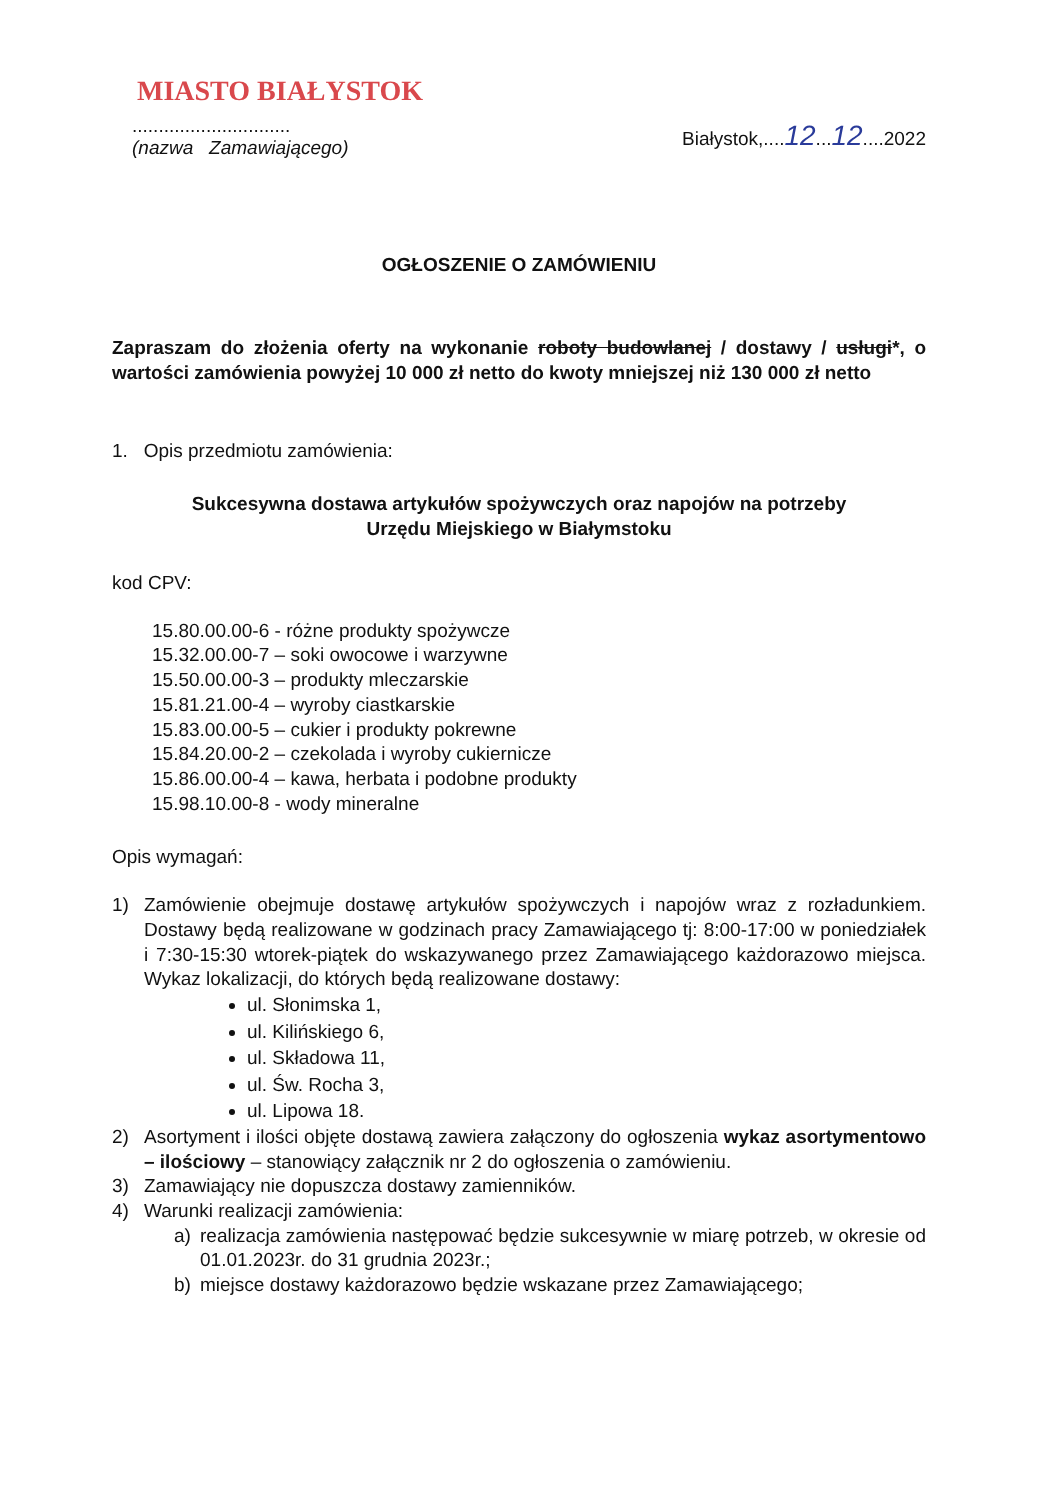MIASTO BIAŁYSTOK
..............................
(nazwa Zamawiającego)
Białystok,....12...12....2022
OGŁOSZENIE O ZAMÓWIENIU
Zapraszam do złożenia oferty na wykonanie roboty budowlanej / dostawy / usługi*, o wartości zamówienia powyżej 10 000 zł netto do kwoty mniejszej niż 130 000 zł netto
1. Opis przedmiotu zamówienia:
Sukcesywna dostawa artykułów spożywczych oraz napojów na potrzeby
Urzędu Miejskiego w Białymstoku
kod CPV:
15.80.00.00-6 - różne produkty spożywcze
15.32.00.00-7 – soki owocowe i warzywne
15.50.00.00-3 – produkty mleczarskie
15.81.21.00-4 – wyroby ciastkarskie
15.83.00.00-5 – cukier i produkty pokrewne
15.84.20.00-2 – czekolada i wyroby cukiernicze
15.86.00.00-4 – kawa, herbata i podobne produkty
15.98.10.00-8 - wody mineralne
Opis wymagań:
1) Zamówienie obejmuje dostawę artykułów spożywczych i napojów wraz z rozładunkiem. Dostawy będą realizowane w godzinach pracy Zamawiającego tj: 8:00-17:00 w poniedziałek i 7:30-15:30 wtorek-piątek do wskazywanego przez Zamawiającego każdorazowo miejsca. Wykaz lokalizacji, do których będą realizowane dostawy:
ul. Słonimska 1,
ul. Kilińskiego 6,
ul. Składowa 11,
ul. Św. Rocha 3,
ul. Lipowa 18.
2) Asortyment i ilości objęte dostawą zawiera załączony do ogłoszenia wykaz asortymentowo – ilościowy – stanowiący załącznik nr 2 do ogłoszenia o zamówieniu.
3) Zamawiający nie dopuszcza dostawy zamienników.
4) Warunki realizacji zamówienia:
a) realizacja zamówienia następować będzie sukcesywnie w miarę potrzeb, w okresie od 01.01.2023r. do 31 grudnia 2023r.;
b) miejsce dostawy każdorazowo będzie wskazane przez Zamawiającego;